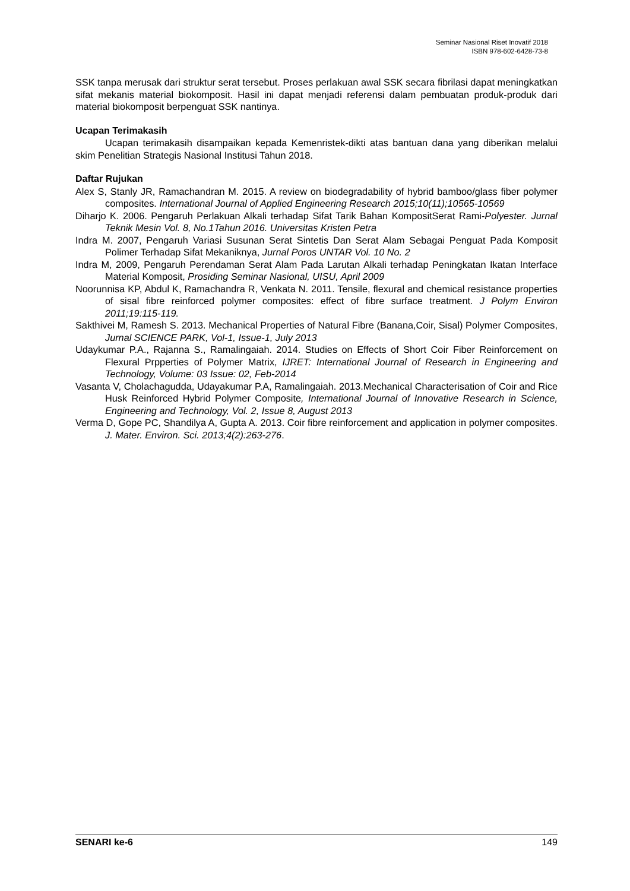Seminar Nasional Riset Inovatif 2018
ISBN 978-602-6428-73-8
SSK tanpa merusak dari struktur serat tersebut. Proses perlakuan awal SSK secara fibrilasi dapat meningkatkan sifat mekanis material biokomposit. Hasil ini dapat menjadi referensi dalam pembuatan produk-produk dari material biokomposit berpenguat SSK nantinya.
Ucapan Terimakasih
Ucapan terimakasih disampaikan kepada Kemenristek-dikti atas bantuan dana yang diberikan melalui skim Penelitian Strategis Nasional Institusi Tahun 2018.
Daftar Rujukan
Alex S, Stanly JR, Ramachandran M. 2015. A review on biodegradability of hybrid bamboo/glass fiber polymer composites. International Journal of Applied Engineering Research 2015;10(11);10565-10569
Diharjo K. 2006. Pengaruh Perlakuan Alkali terhadap Sifat Tarik Bahan KompositSerat Rami-Polyester. Jurnal Teknik Mesin Vol. 8, No.1Tahun 2016. Universitas Kristen Petra
Indra M. 2007, Pengaruh Variasi Susunan Serat Sintetis Dan Serat Alam Sebagai Penguat Pada Komposit Polimer Terhadap Sifat Mekaniknya, Jurnal Poros UNTAR Vol. 10 No. 2
Indra M, 2009, Pengaruh Perendaman Serat Alam Pada Larutan Alkali terhadap Peningkatan Ikatan Interface Material Komposit, Prosiding Seminar Nasional, UISU, April 2009
Noorunnisa KP, Abdul K, Ramachandra R, Venkata N. 2011. Tensile, flexural and chemical resistance properties of sisal fibre reinforced polymer composites: effect of fibre surface treatment. J Polym Environ 2011;19:115-119.
Sakthivei M, Ramesh S. 2013. Mechanical Properties of Natural Fibre (Banana,Coir, Sisal) Polymer Composites, Jurnal SCIENCE PARK, Vol-1, Issue-1, July 2013
Udaykumar P.A., Rajanna S., Ramalingaiah. 2014. Studies on Effects of Short Coir Fiber Reinforcement on Flexural Prpperties of Polymer Matrix, IJRET: International Journal of Research in Engineering and Technology, Volume: 03 Issue: 02, Feb-2014
Vasanta V, Cholachagudda, Udayakumar P.A, Ramalingaiah. 2013.Mechanical Characterisation of Coir and Rice Husk Reinforced Hybrid Polymer Composite, International Journal of Innovative Research in Science, Engineering and Technology, Vol. 2, Issue 8, August 2013
Verma D, Gope PC, Shandilya A, Gupta A. 2013. Coir fibre reinforcement and application in polymer composites. J. Mater. Environ. Sci. 2013;4(2):263-276.
SENARI ke-6 149